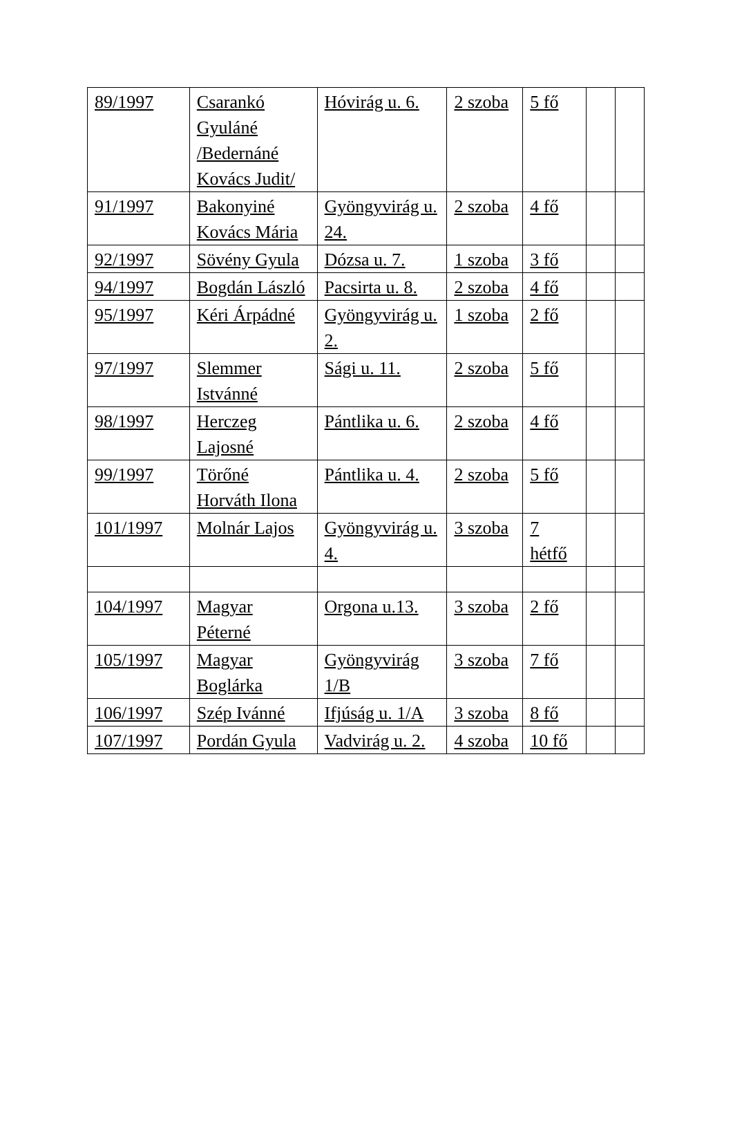| 89/1997 | Csarankó Gyuláné /Bedernáné Kovács Judit/ | Hóvirág u. 6. | 2 szoba | 5 fő | | |
| 91/1997 | Bakonyiné Kovács Mária | Gyöngyvirág u. 24. | 2 szoba | 4 fő | | |
| 92/1997 | Sövény Gyula | Dózsa u. 7. | 1 szoba | 3 fő | | |
| 94/1997 | Bogdán László | Pacsirta u. 8. | 2 szoba | 4 fő | | |
| 95/1997 | Kéri Árpádné | Gyöngyvirág u. 2. | 1 szoba | 2 fő | | |
| 97/1997 | Slemmer Istvánné | Sági u. 11. | 2 szoba | 5 fő | | |
| 98/1997 | Herczeg Lajosné | Pántlika u. 6. | 2 szoba | 4 fő | | |
| 99/1997 | Törőné Horváth Ilona | Pántlika u. 4. | 2 szoba | 5 fő | | |
| 101/1997 | Molnár Lajos | Gyöngyvirág u. 4. | 3 szoba | 7 hétfő | | |
| 104/1997 | Magyar Péterné | Orgona u.13. | 3 szoba | 2 fő | | |
| 105/1997 | Magyar Boglárka | Gyöngyvirág 1/B | 3 szoba | 7 fő | | |
| 106/1997 | Szép Ivánné | Ifjúság u. 1/A | 3 szoba | 8 fő | | |
| 107/1997 | Pordán Gyula | Vadvirág u. 2. | 4 szoba | 10 fő | | |